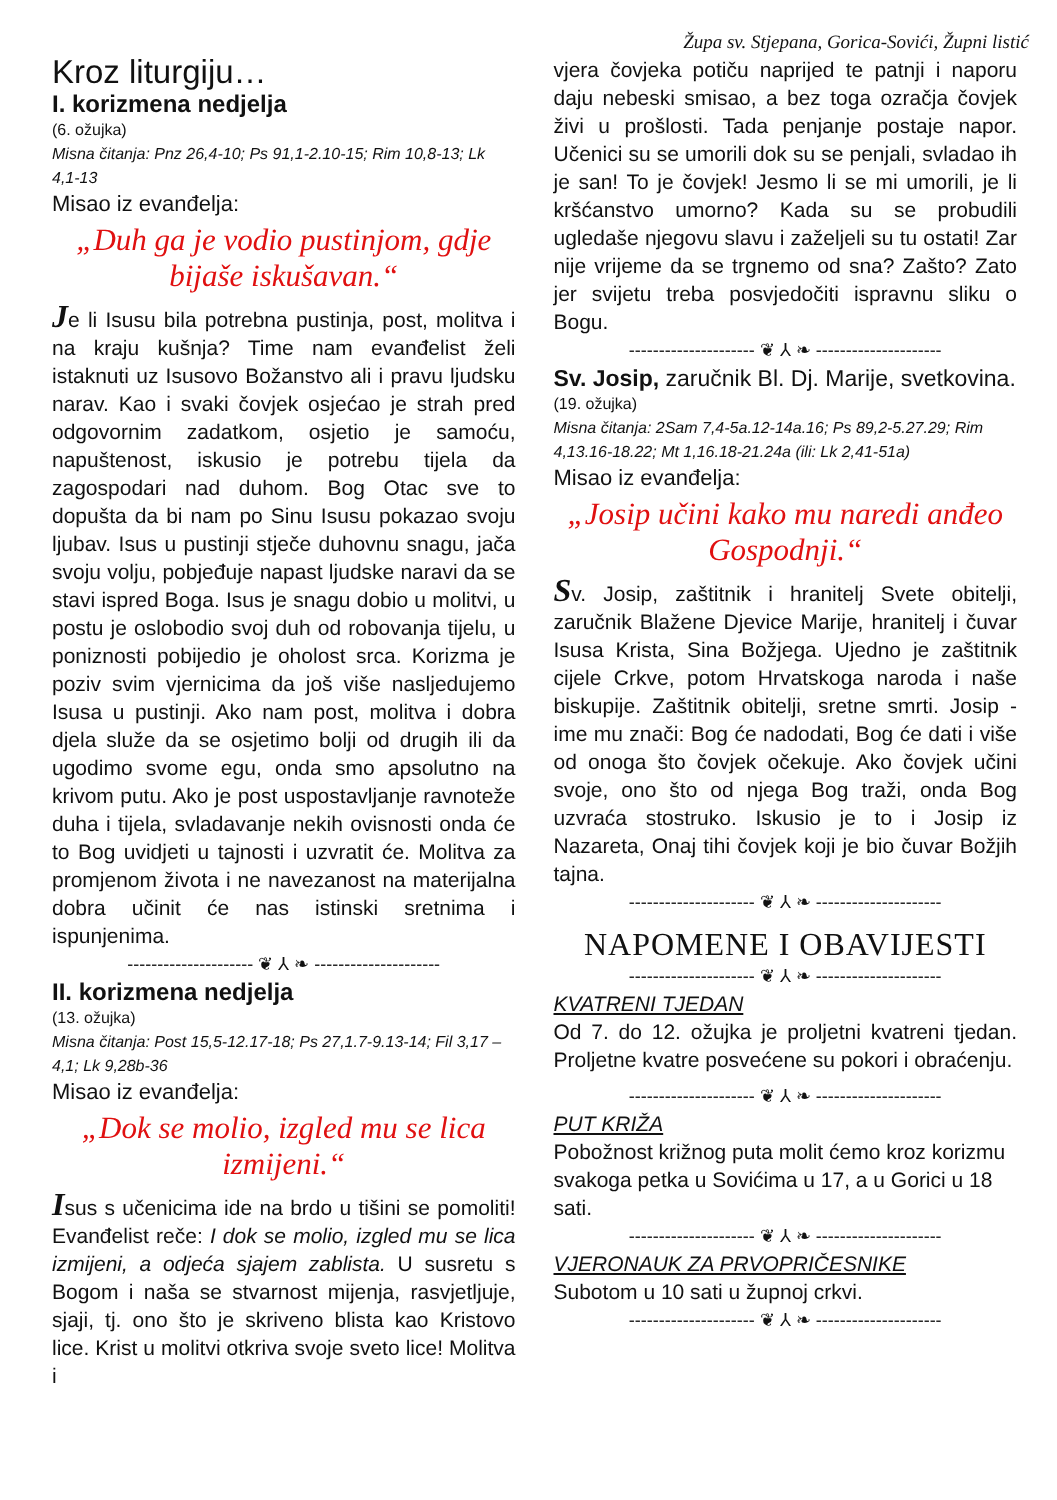Kroz liturgiju…
I. korizmena nedjelja
(6. ožujka)
Misna čitanja: Pnz 26,4-10; Ps 91,1-2.10-15; Rim 10,8-13; Lk 4,1-13
Misao iz evanđelja:
„Duh ga je vodio pustinjom, gdje bijaše iskušavan.“
Je li Isusu bila potrebna pustinja, post, molitva i na kraju kušnja? Time nam evanđelist želi istaknuti uz Isusovo Božanstvo ali i pravu ljudsku narav. Kao i svaki čovjek osjećao je strah pred odgovornim zadatkom, osjetio je samoću, napuštenost, iskusio je potrebu tijela da zagospodari nad duhom. Bog Otac sve to dopušta da bi nam po Sinu Isusu pokazao svoju ljubav. Isus u pustinji stječe duhovnu snagu, jača svoju volju, pobjeđuje napast ljudske naravi da se stavi ispred Boga. Isus je snagu dobio u molitvi, u postu je oslobodio svoj duh od robovanja tijelu, u poniznosti pobijedio je oholost srca. Korizma je poziv svim vjernicima da još više nasljedujemo Isusa u pustinji. Ako nam post, molitva i dobra djela služe da se osjetimo bolji od drugih ili da ugodimo svome egu, onda smo apsolutno na krivom putu. Ako je post uspostavljanje ravnoteže duha i tijela, svladavanje nekih ovisnosti onda će to Bog uvidjeti u tajnosti i uzvratit će. Molitva za promjenom života i ne navezanost na materijalna dobra učinit će nas istinski sretnima i ispunjenima.
--------------------- ❦ ⅄ ❧ ---------------------
II. korizmena nedjelja
(13. ožujka)
Misna čitanja: Post 15,5-12.17-18; Ps 27,1.7-9.13-14; Fil 3,17 – 4,1; Lk 9,28b-36
Misao iz evanđelja:
„Dok se molio, izgled mu se lica izmijeni.“
Isus s učenicima ide na brdo u tišini se pomoliti! Evanđelist reče: I dok se molio, izgled mu se lica izmijeni, a odjeća sjajem zablista. U susretu s Bogom i naša se stvarnost mijenja, rasvjetljuje, sjaji, tj. ono što je skriveno blista kao Kristovo lice. Krist u molitvi otkriva svoje sveto lice! Molitva i
Župa sv. Stjepana, Gorica-Sovići, Župni listić
vjera čovjeka potiču naprijed te patnji i naporu daju nebeski smisao, a bez toga ozračja čovjek živi u prošlosti. Tada penjanje postaje napor. Učenici su se umorili dok su se penjali, svladao ih je san! To je čovjek! Jesmo li se mi umorili, je li kršćanstvo umorno? Kada su se probudili ugledaše njegovu slavu i zaželjeli su tu ostati! Zar nije vrijeme da se trgnemo od sna? Zašto? Zato jer svijetu treba posvjedočiti ispravnu sliku o Bogu.
--------------------- ❦ ⅄ ❧ ---------------------
Sv. Josip, zaručnik Bl. Dj. Marije, svetkovina.
(19. ožujka)
Misna čitanja: 2Sam 7,4-5a.12-14a.16; Ps 89,2-5.27.29; Rim 4,13.16-18.22; Mt 1,16.18-21.24a (ili: Lk 2,41-51a)
Misao iz evanđelja:
„Josip učini kako mu naredi anđeo Gospodnji.“
Sv. Josip, zaštitnik i hranitelj Svete obitelji, zaručnik Blažene Djevice Marije, hranitelj i čuvar Isusa Krista, Sina Božjega. Ujedno je zaštitnik cijele Crkve, potom Hrvatskoga naroda i naše biskupije. Zaštitnik obitelji, sretne smrti. Josip - ime mu znači: Bog će nadodati, Bog će dati i više od onoga što čovjek očekuje. Ako čovjek učini svoje, ono što od njega Bog traži, onda Bog uzvraća stostruko. Iskusio je to i Josip iz Nazareta, Onaj tihi čovjek koji je bio čuvar Božjih tajna.
--------------------- ❦ ⅄ ❧ ---------------------
NAPOMENE I OBAVIJESTI
--------------------- ❦ ⅄ ❧ ---------------------
KVATRENI TJEDAN
Od 7. do 12. ožujka je proljetni kvatreni tjedan. Proljetne kvatre posvećene su pokori i obraćenju.
--------------------- ❦ ⅄ ❧ ---------------------
PUT KRIŽA
Pobožnost križnog puta molit ćemo kroz korizmu svakoga petka u Sovićima u 17, a u Gorici u 18 sati.
--------------------- ❦ ⅄ ❧ ---------------------
VJERONAUK ZA PRVOPRIČESNIKE
Subotom u 10 sati u župnoj crkvi.
--------------------- ❦ ⅄ ❧ ---------------------